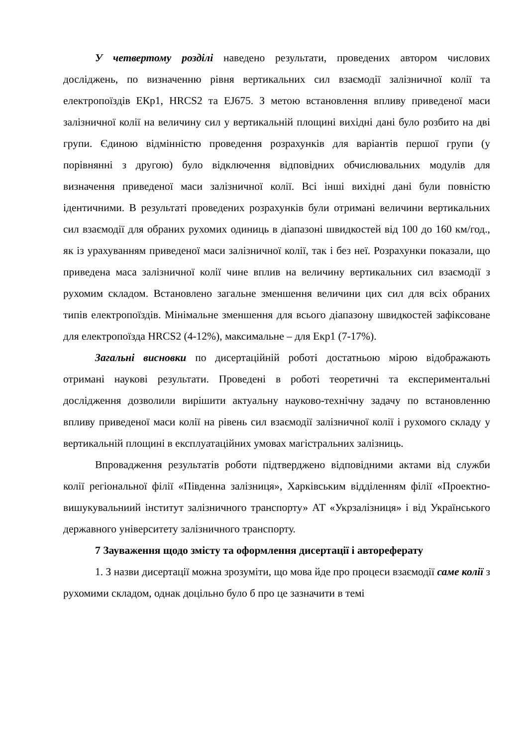У четвертому розділі наведено результати, проведених автором числових досліджень, по визначенню рівня вертикальних сил взаємодії залізничної колії та електропоїздів ЕКр1, HRCS2 та EJ675. З метою встановлення впливу приведеної маси залізничної колії на величину сил у вертикальній площині вихідні дані було розбито на дві групи. Єдиною відмінністю проведення розрахунків для варіантів першої групи (у порівнянні з другою) було відключення відповідних обчислювальних модулів для визначення приведеної маси залізничної колії. Всі інші вихідні дані були повністю ідентичними. В результаті проведених розрахунків були отримані величини вертикальних сил взаємодії для обраних рухомих одиниць в діапазоні швидкостей від 100 до 160 км/год., як із урахуванням приведеної маси залізничної колії, так і без неї. Розрахунки показали, що приведена маса залізничної колії чине вплив на величину вертикальних сил взаємодії з рухомим складом. Встановлено загальне зменшення величини цих сил для всіх обраних типів електропоїздів. Мінімальне зменшення для всього діапазону швидкостей зафіксоване для електропоїзда HRCS2 (4-12%), максимальне – для Екр1 (7-17%).
Загальні висновки по дисертаційній роботі достатньою мірою відображають отримані наукові результати. Проведені в роботі теоретичні та експериментальні дослідження дозволили вирішити актуальну науково-технічну задачу по встановленню впливу приведеної маси колії на рівень сил взаємодії залізничної колії і рухомого складу у вертикальній площині в експлуатаційних умовах магістральних залізниць.
Впровадження результатів роботи підтверджено відповідними актами від служби колії регіональної філії «Південна залізниця», Харківським відділенням філії «Проектно-вишукувальниий інститут залізничного транспорту» АТ «Укрзалізниця» і від Українського державного університету залізничного транспорту.
7 Зауваження щодо змісту та оформлення дисертації і автореферату
1. З назви дисертації можна зрозуміти, що мова йде про процеси взаємодії саме колії з рухомими складом, однак доцільно було б про це зазначити в темі